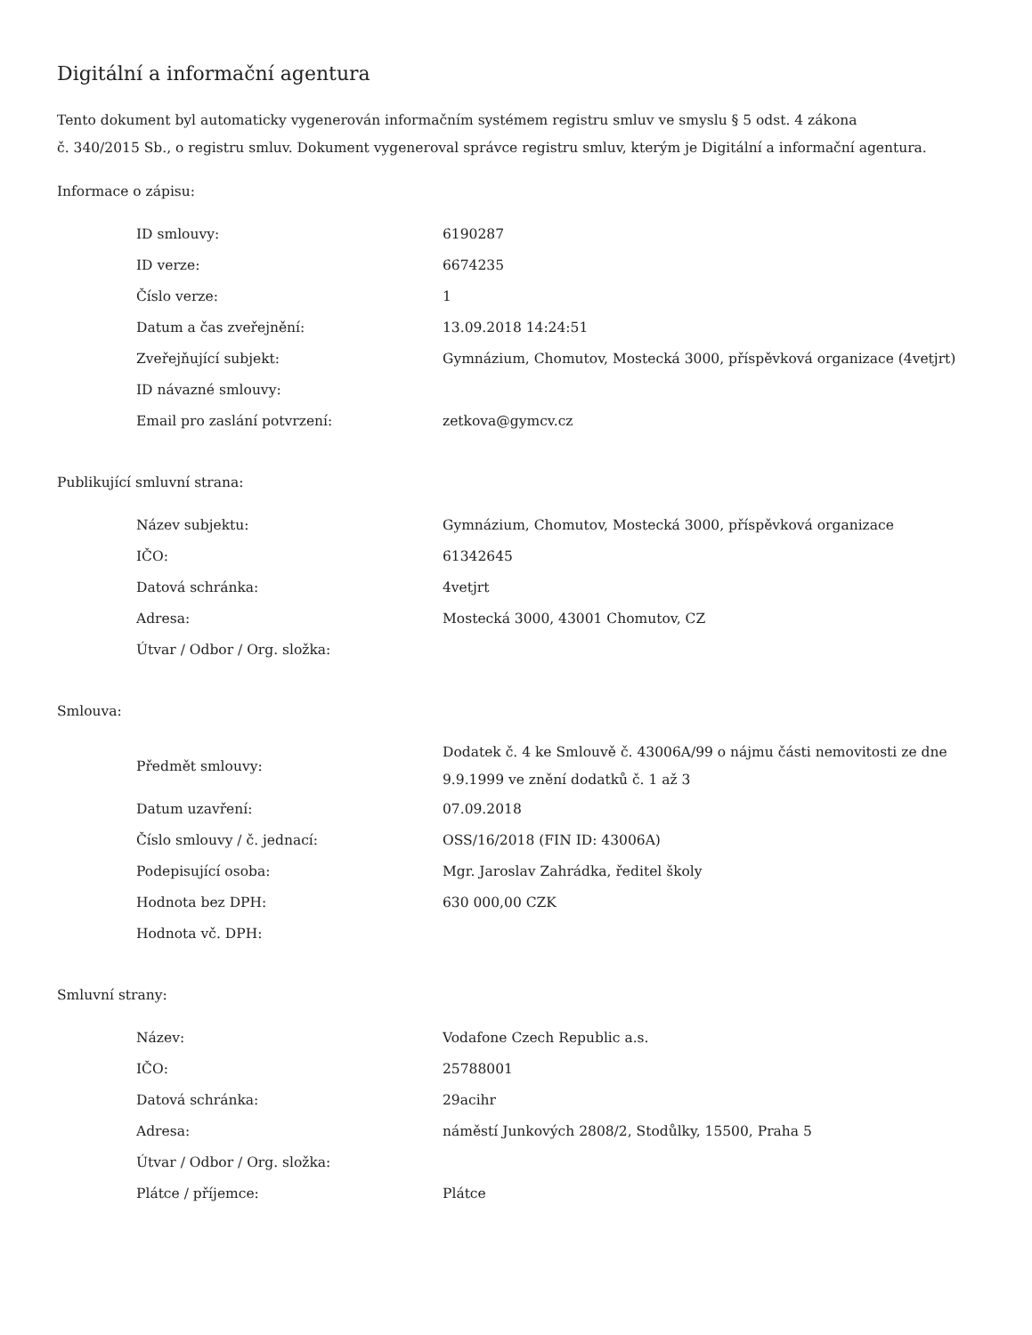Digitální a informační agentura
Tento dokument byl automaticky vygenerován informačním systémem registru smluv ve smyslu § 5 odst. 4 zákona
č. 340/2015 Sb., o registru smluv. Dokument vygeneroval správce registru smluv, kterým je Digitální a informační agentura.
Informace o zápisu:
| ID smlouvy: | 6190287 |
| ID verze: | 6674235 |
| Číslo verze: | 1 |
| Datum a čas zveřejnění: | 13.09.2018 14:24:51 |
| Zveřejňující subjekt: | Gymnázium, Chomutov, Mostecká 3000, příspěvková organizace (4vetjrt) |
| ID návazné smlouvy: | |
| Email pro zaslání potvrzení: | zetkova@gymcv.cz |
Publikující smluvní strana:
| Název subjektu: | Gymnázium, Chomutov, Mostecká 3000, příspěvková organizace |
| IČO: | 61342645 |
| Datová schránka: | 4vetjrt |
| Adresa: | Mostecká 3000, 43001 Chomutov, CZ |
| Útvar / Odbor / Org. složka: | |
Smlouva:
| Předmět smlouvy: | Dodatek č. 4 ke Smlouvě č. 43006A/99 o nájmu části nemovitosti ze dne 9.9.1999 ve znění dodatků č. 1 až 3 |
| Datum uzavření: | 07.09.2018 |
| Číslo smlouvy / č. jednací: | OSS/16/2018 (FIN ID: 43006A) |
| Podepisující osoba: | Mgr. Jaroslav Zahrádka, ředitel školy |
| Hodnota bez DPH: | 630 000,00 CZK |
| Hodnota vč. DPH: | |
Smluvní strany:
| Název: | Vodafone Czech Republic a.s. |
| IČO: | 25788001 |
| Datová schránka: | 29acihr |
| Adresa: | náměstí Junkových 2808/2, Stodůlky, 15500, Praha 5 |
| Útvar / Odbor / Org. složka: | |
| Plátce / příjemce: | Plátce |